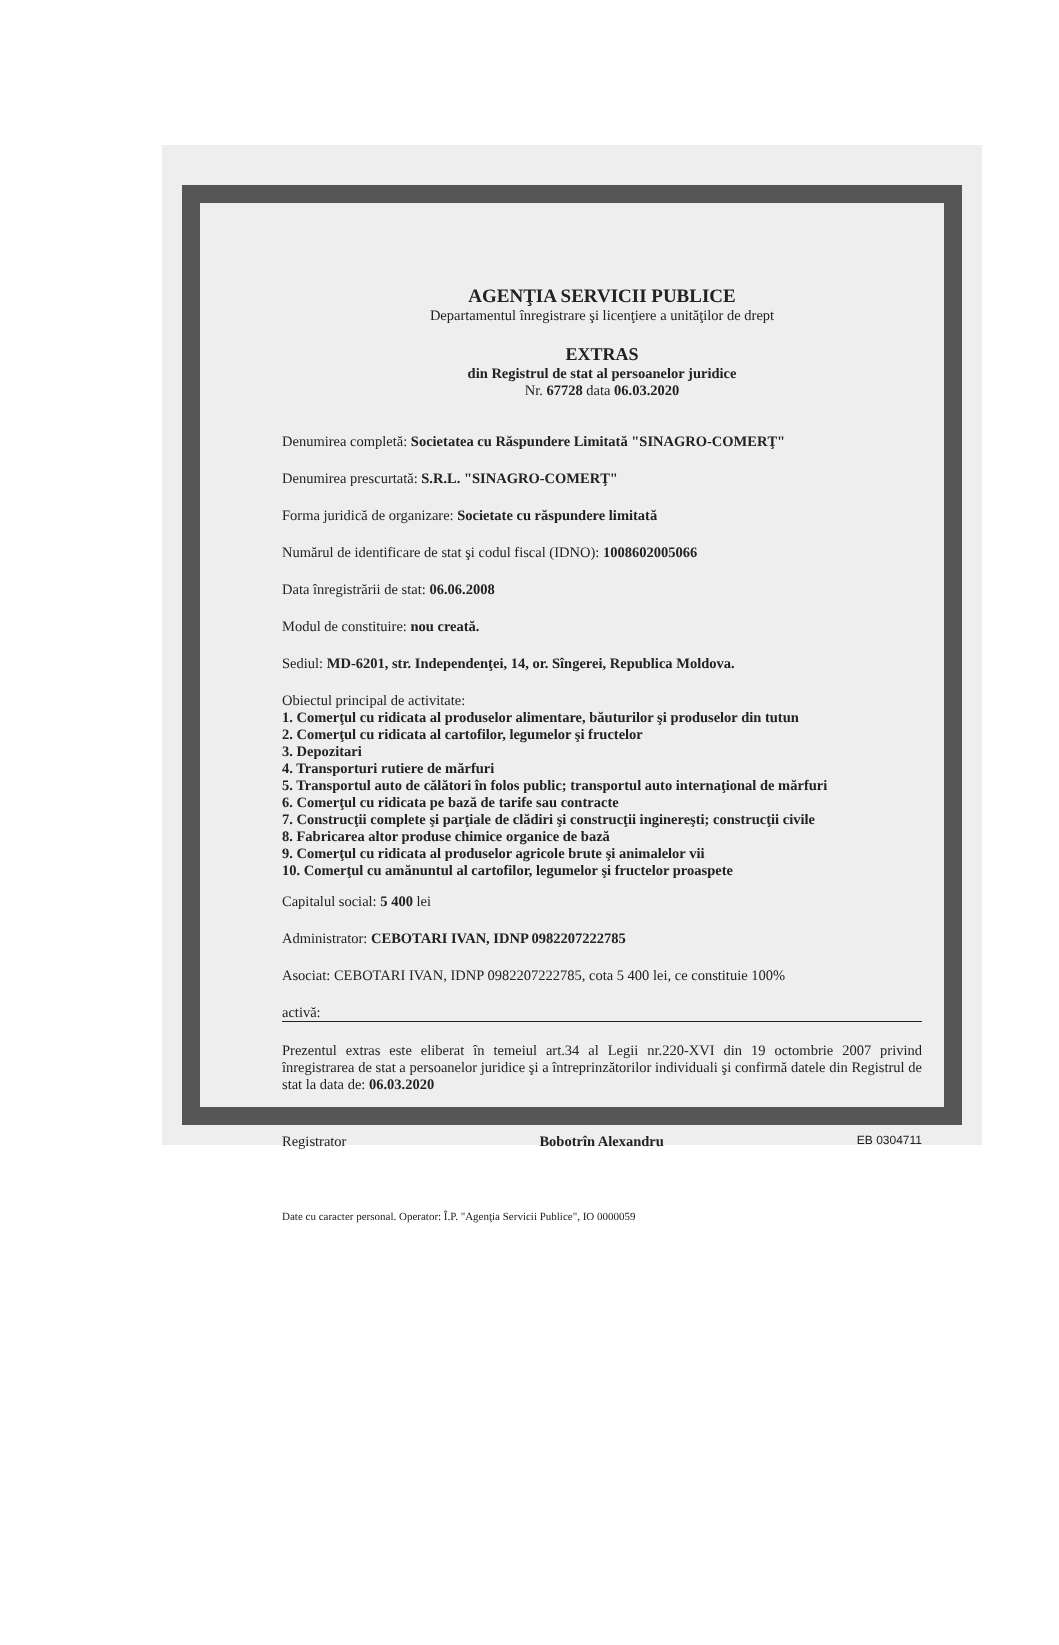AGENŢIA SERVICII PUBLICE
Departamentul înregistrare şi licenţiere a unităţilor de drept
EXTRAS
din Registrul de stat al persoanelor juridice
Nr. 67728 data 06.03.2020
Denumirea completă: Societatea cu Răspundere Limitată "SINAGRO-COMERŢ"
Denumirea prescurtată: S.R.L. "SINAGRO-COMERŢ"
Forma juridică de organizare: Societate cu răspundere limitată
Numărul de identificare de stat şi codul fiscal (IDNO): 1008602005066
Data înregistrării de stat: 06.06.2008
Modul de constituire: nou creată.
Sediul: MD-6201, str. Independenţei, 14, or. Sîngerei, Republica Moldova.
Obiectul principal de activitate:
1. Comerţul cu ridicata al produselor alimentare, băuturilor şi produselor din tutun
2. Comerţul cu ridicata al cartofilor, legumelor şi fructelor
3. Depozitari
4. Transporturi rutiere de mărfuri
5. Transportul auto de călători în folos public; transportul auto internaţional de mărfuri
6. Comerţul cu ridicata pe bază de tarife sau contracte
7. Construcţii complete şi parţiale de clădiri şi construcţii inginereşti; construcţii civile
8. Fabricarea altor produse chimice organice de bază
9. Comerţul cu ridicata al produselor agricole brute şi animalelor vii
10. Comerţul cu amănuntul al cartofilor, legumelor şi fructelor proaspete
Capitalul social: 5 400 lei
Administrator: CEBOTARI IVAN, IDNP 0982207222785
Asociat: CEBOTARI IVAN, IDNP 0982207222785, cota 5 400 lei, ce constituie 100%
activă:
Prezentul extras este eliberat în temeiul art.34 al Legii nr.220-XVI din 19 octombrie 2007 privind înregistrarea de stat a persoanelor juridice şi a întreprinzătorilor individuali şi confirmă datele din Registrul de stat la data de: 06.03.2020
Registrator Bobotrîn Alexandru EB 0304711
Date cu caracter personal. Operator: Î.P. "Agenţia Servicii Publice", IO 0000059